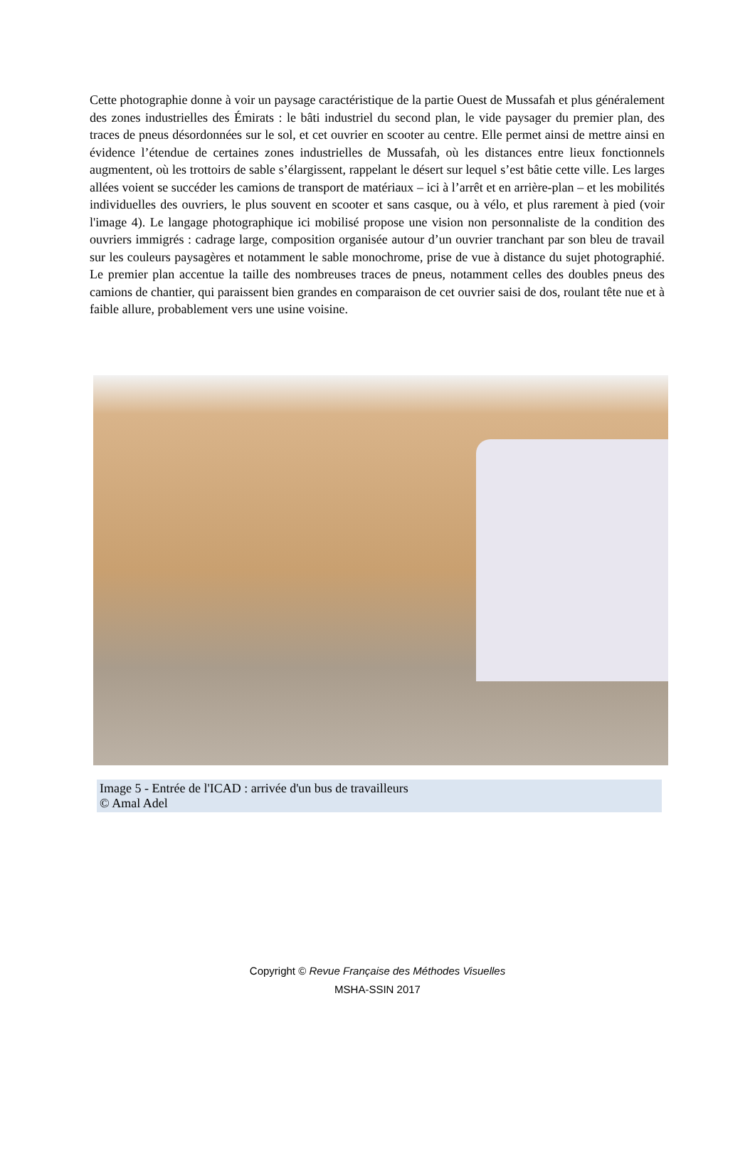Cette photographie donne à voir un paysage caractéristique de la partie Ouest de Mussafah et plus généralement des zones industrielles des Émirats : le bâti industriel du second plan, le vide paysager du premier plan, des traces de pneus désordonnées sur le sol, et cet ouvrier en scooter au centre. Elle permet ainsi de mettre ainsi en évidence l’étendue de certaines zones industrielles de Mussafah, où les distances entre lieux fonctionnels augmentent, où les trottoirs de sable s’élargissent, rappelant le désert sur lequel s’est bâtie cette ville. Les larges allées voient se succéder les camions de transport de matériaux – ici à l’arrêt et en arrière-plan – et les mobilités individuelles des ouvriers, le plus souvent en scooter et sans casque, ou à vélo, et plus rarement à pied (voir l'image 4). Le langage photographique ici mobilisé propose une vision non personnaliste de la condition des ouvriers immigrés : cadrage large, composition organisée autour d’un ouvrier tranchant par son bleu de travail sur les couleurs paysagères et notamment le sable monochrome, prise de vue à distance du sujet photographié. Le premier plan accentue la taille des nombreuses traces de pneus, notamment celles des doubles pneus des camions de chantier, qui paraissent bien grandes en comparaison de cet ouvrier saisi de dos, roulant tête nue et à faible allure, probablement vers une usine voisine.
Image 5 - Entrée de l'ICAD : arrivée d'un bus de travailleurs
© Amal Adel
Copyright © Revue Française des Méthodes Visuelles
MSHA-SSIN 2017